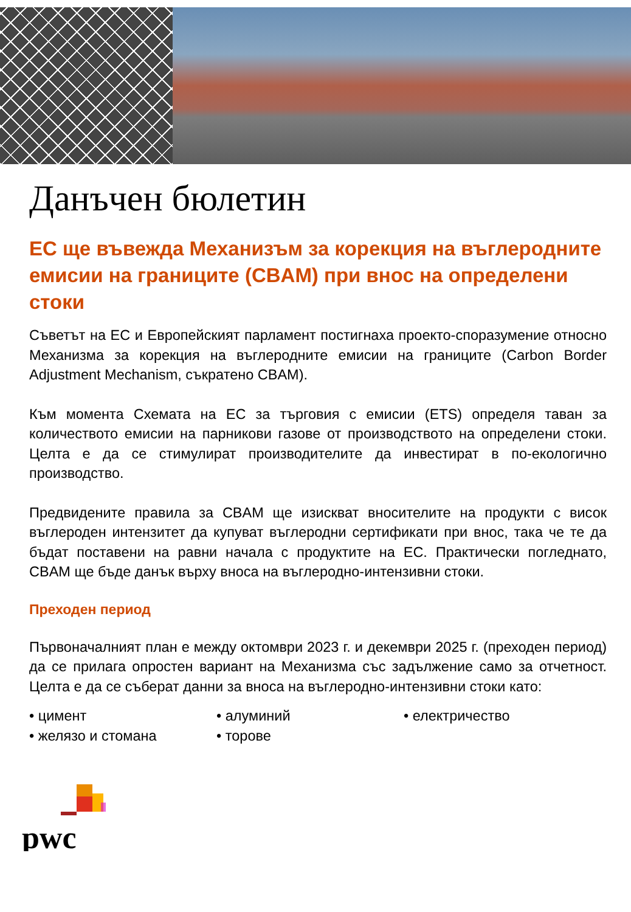Данъчен бюлетин
ЕС ще въвежда Механизъм за корекция на въглеродните емисии на границите (CBAM) при внос на определени стоки
Съветът на ЕС и Европейският парламент постигнаха проекто-споразумение относно Механизма за корекция на въглеродните емисии на границите (Carbon Border Adjustment Mechanism, съкратено CBAM).
Към момента Схемата на ЕС за търговия с емисии (ETS) определя таван за количеството емисии на парникови газове от производството на определени стоки. Целта е да се стимулират производителите да инвестират в по-екологично производство.
Предвидените правила за CBAM ще изискват вносителите на продукти с висок въглероден интензитет да купуват въглеродни сертификати при внос, така че те да бъдат поставени на равни начала с продуктите на ЕС. Практически погледнато, CBAM ще бъде данък върху вноса на въглеродно-интензивни стоки.
Преходен период
Първоначалният план е между октомври 2023 г. и декември 2025 г. (преходен период) да се прилага опростен вариант на Механизма със задължение само за отчетност. Целта е да се съберат данни за вноса на въглеродно-интензивни стоки като:
• цимент
• алуминий
• електричество
• желязо и стомана
• торове
pwc